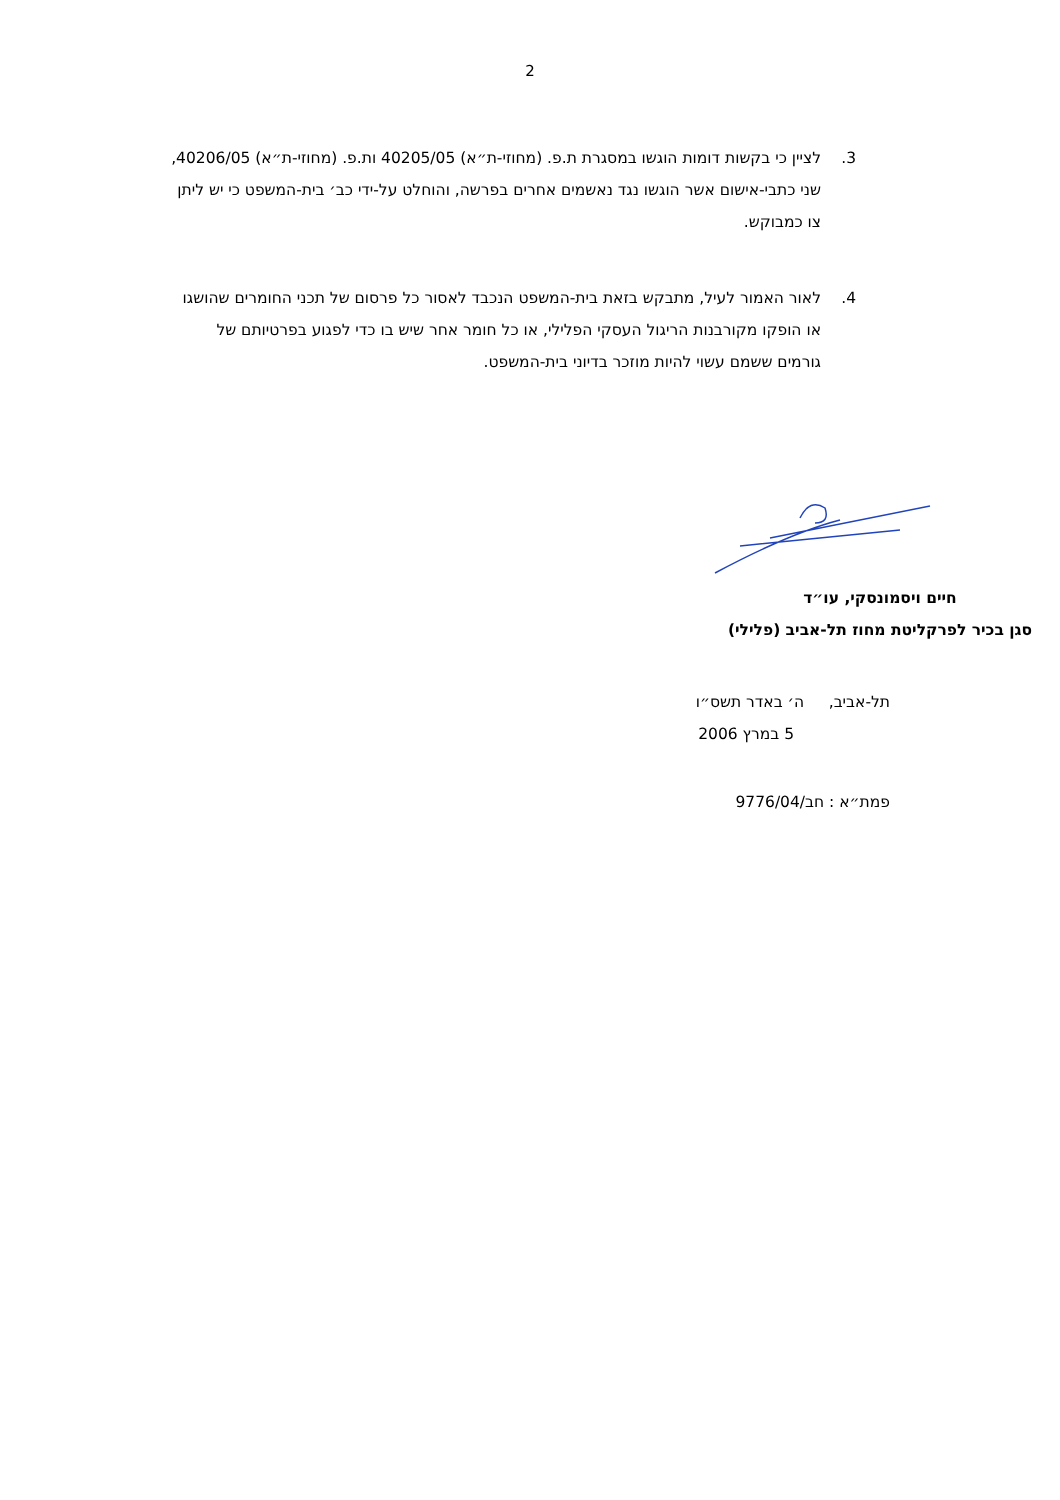2
3. לציין כי בקשות דומות הוגשו במסגרת ת.פ. (מחוזי-ת״א) 40205/05 ות.פ. (מחוזי-ת״א) 40206/05, שני כתבי-אישום אשר הוגשו נגד נאשמים אחרים בפרשה, והוחלט על-ידי כב׳ בית-המשפט כי יש ליתן צו כמבוקש.
4. לאור האמור לעיל, מתבקש בזאת בית-המשפט הנכבד לאסור כל פרסום של תכני החומרים שהושגו או הופקו מקורבנות הריגול העסקי הפלילי, או כל חומר אחר שיש בו כדי לפגוע בפרטיותם של גורמים ששמם עשוי להיות מוזכר בדיוני בית-המשפט.
חיים ויסמונסקי, עו״ד
סגן בכיר לפרקליטת מחוז תל-אביב (פלילי)
תל-אביב, ה׳ באדר תשס״ו
5 במרץ 2006
פמת״א : חב/9776/04